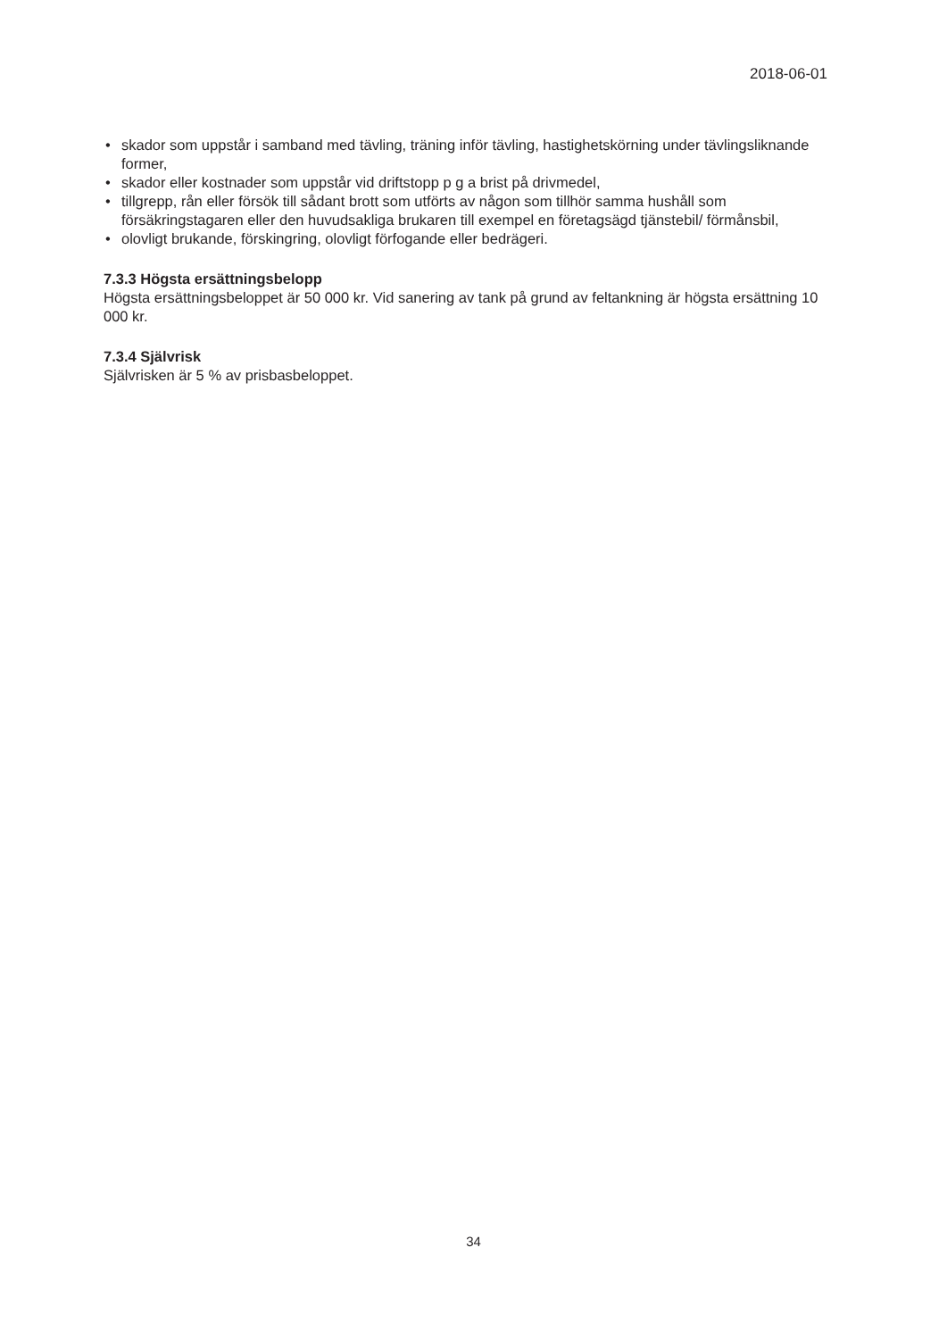2018-06-01
• skador som uppstår i samband med tävling, träning inför tävling, hastighetskörning under tävlingsliknande former,
• skador eller kostnader som uppstår vid driftstopp p g a brist på drivmedel,
• tillgrepp, rån eller försök till sådant brott som utförts av någon som tillhör samma hushåll som försäkringstagaren eller den huvudsakliga brukaren till exempel en företagsägd tjänstebil/ förmånsbil,
• olovligt brukande, förskingring, olovligt förfogande eller bedrägeri.
7.3.3 Högsta ersättningsbelopp
Högsta ersättningsbeloppet är 50 000 kr. Vid sanering av tank på grund av feltankning är högsta ersättning 10 000 kr.
7.3.4 Självrisk
Självrisken är 5 % av prisbasbeloppet.
34